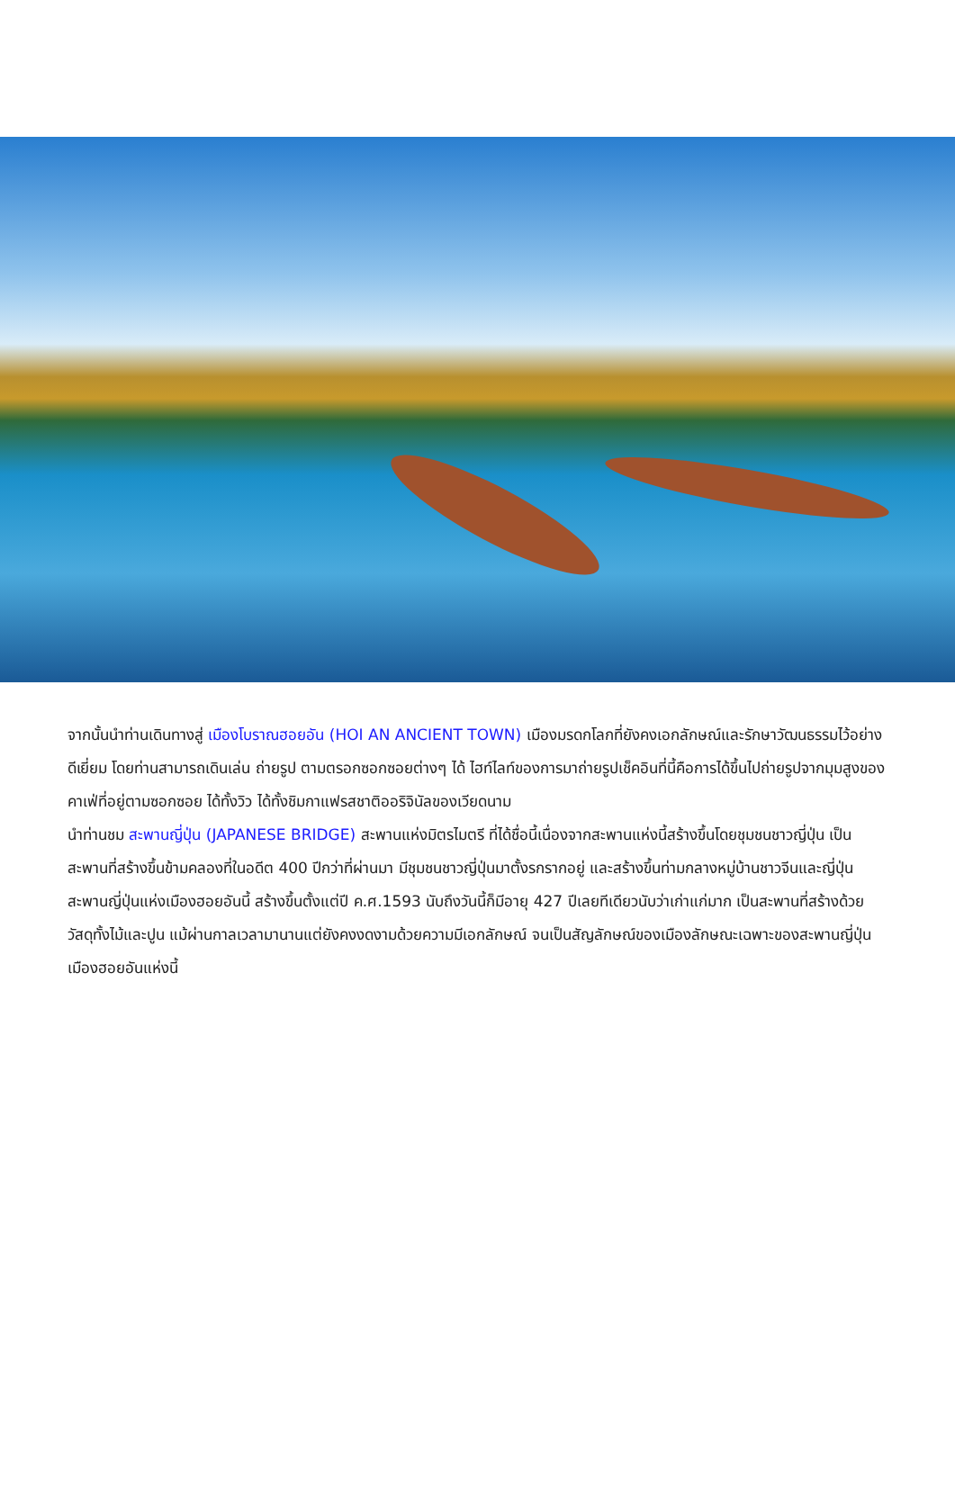จากนั้นนำท่านเดินทางสู่ เมืองโบราณฮอยอัน (HOI AN ANCIENT TOWN) เมืองมรดกโลกที่ยังคงเอกลักษณ์และรักษาวัฒนธรรมไว้อย่างดีเยี่ยม โดยท่านสามารถเดินเล่น ถ่ายรูป ตามตรอกซอกซอยต่างๆ ได้ ไฮท์ไลท์ของการมาถ่ายรูปเช็คอินที่นี้คือการได้ขึ้นไปถ่ายรูปจากมุมสูงของคาเฟ่ที่อยู่ตามซอกซอย ได้ทั้งวิว ได้ทั้งชิมกาแฟรสชาติออริจินัลของเวียดนาม
นำท่านชม สะพานญี่ปุ่น (JAPANESE BRIDGE) สะพานแห่งมิตรไมตรี ที่ได้ชื่อนี้เนื่องจากสะพานแห่งนี้สร้างขึ้นโดยชุมชนชาวญี่ปุ่น เป็นสะพานที่สร้างขึ้นข้ามคลองที่ในอดีต 400 ปีกว่าที่ผ่านมา มีชุมชนชาวญี่ปุ่นมาตั้งรกรากอยู่ และสร้างขึ้นท่ามกลางหมู่บ้านชาวจีนและญี่ปุ่น สะพานญี่ปุ่นแห่งเมืองฮอยอันนี้ สร้างขึ้นตั้งแต่ปี ค.ศ.1593 นับถึงวันนี้ก็มีอายุ 427 ปีเลยทีเดียวนับว่าเก่าแก่มาก เป็นสะพานที่สร้างด้วยวัสดุทั้งไม้และปูน แม้ผ่านกาลเวลามานานแต่ยังคงงดงามด้วยความมีเอกลักษณ์ จนเป็นสัญลักษณ์ของเมืองลักษณะเฉพาะของสะพานญี่ปุ่นเมืองฮอยอันแห่งนี้